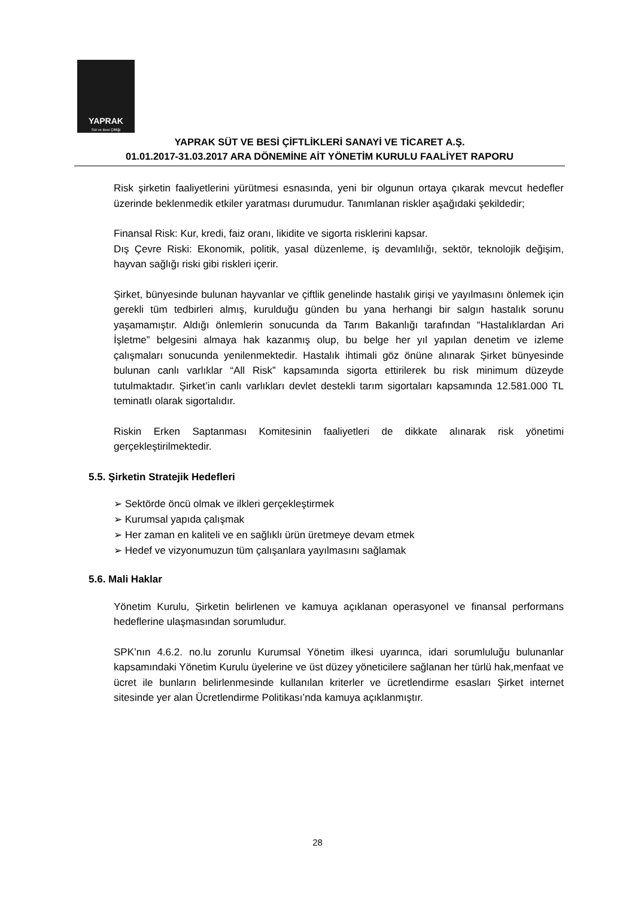YAPRAK
Süt ve Besi Çiftliği
YAPRAK SÜT VE BESİ ÇİFTLİKLERİ SANAYİ VE TİCARET A.Ş.
01.01.2017-31.03.2017 ARA DÖNEMİNE AİT YÖNETİM KURULU FAALİYET RAPORU
Risk şirketin faaliyetlerini yürütmesi esnasında, yeni bir olgunun ortaya çıkarak mevcut hedefler üzerinde beklenmedik etkiler yaratması durumudur. Tanımlanan riskler aşağıdaki şekildedir;
Finansal Risk: Kur, kredi, faiz oranı, likidite ve sigorta risklerini kapsar.
Dış Çevre Riski: Ekonomik, politik, yasal düzenleme, iş devamlılığı, sektör, teknolojik değişim, hayvan sağlığı riski gibi riskleri içerir.
Şirket, bünyesinde bulunan hayvanlar ve çiftlik genelinde hastalık girişi ve yayılmasını önlemek için gerekli tüm tedbirleri almış, kurulduğu günden bu yana herhangi bir salgın hastalık sorunu yaşamamıştır. Aldığı önlemlerin sonucunda da Tarım Bakanlığı tarafından “Hastalıklardan Ari İşletme” belgesini almaya hak kazanmış olup, bu belge her yıl yapılan denetim ve izleme çalışmaları sonucunda yenilenmektedir. Hastalık ihtimali göz önüne alınarak Şirket bünyesinde bulunan canlı varlıklar “All Risk” kapsamında sigorta ettirilerek bu risk minimum düzeyde tutulmaktadır. Şirket’in canlı varlıkları devlet destekli tarım sigortaları kapsamında 12.581.000 TL teminatlı olarak sigortalıdır.
Riskin Erken Saptanması Komitesinin faaliyetleri de dikkate alınarak risk yönetimi gerçekleştirilmektedir.
5.5. Şirketin Stratejik Hedefleri
➢ Sektörde öncü olmak ve ilkleri gerçekleştirmek
➢ Kurumsal yapıda çalışmak
➢ Her zaman en kaliteli ve en sağlıklı ürün üretmeye devam etmek
➢ Hedef ve vizyonumuzun tüm çalışanlara yayılmasını sağlamak
5.6. Mali Haklar
Yönetim Kurulu, Şirketin belirlenen ve kamuya açıklanan operasyonel ve finansal performans hedeflerine ulaşmasından sorumludur.
SPK’nın 4.6.2. no.lu zorunlu Kurumsal Yönetim ilkesi uyarınca, idari sorumluluğu bulunanlar kapsamındaki Yönetim Kurulu üyelerine ve üst düzey yöneticilere sağlanan her türlü hak,menfaat ve ücret ile bunların belirlenmesinde kullanılan kriterler ve ücretlendirme esasları Şirket internet sitesinde yer alan Ücretlendirme Politikası’nda kamuya açıklanmıştır.
28